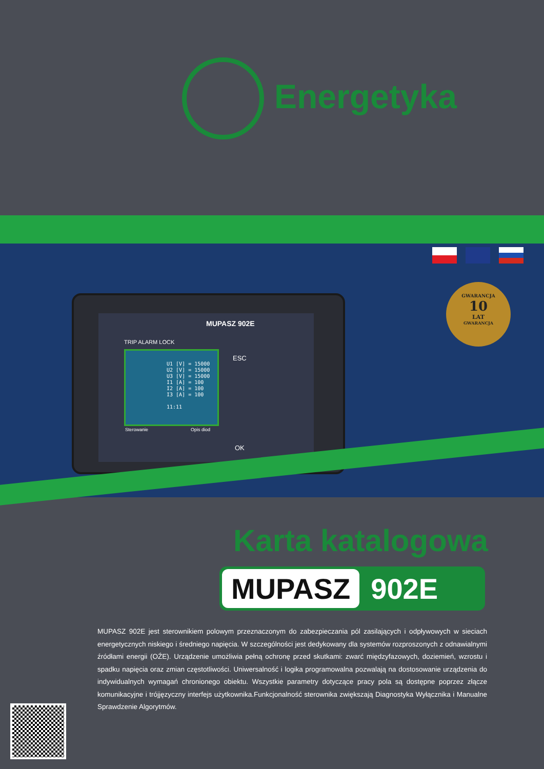Energetyka
MUPASZ 902E
TRIP ALARM LOCK
U1 [V] = 15000
U2 [V] = 15000
U3 [V] = 15000
I1 [A] = 100
I2 [A] = 100
I3 [A] = 100
11:11
Sterowanie Opis diod
ESC
OK
GWARANCJA
10
LAT
GWARANCJA
Karta katalogowa
MUPASZ 902E
MUPASZ 902E jest sterownikiem polowym przeznaczonym do zabezpieczania pól zasilających i odpływowych w sieciach energetycznych niskiego i średniego napięcia. W szczególności jest dedykowany dla systemów rozproszonych z odnawialnymi źródłami energii (OŹE). Urządzenie umożliwia pełną ochronę przed skutkami: zwarć międzyfazowych, doziemień, wzrostu i spadku napięcia oraz zmian częstotliwości. Uniwersalność i logika programowalna pozwalają na dostosowanie urządzenia do indywidualnych wymagań chronionego obiektu. Wszystkie parametry dotyczące pracy pola są dostępne poprzez złącze komunikacyjne i trójjęzyczny interfejs użytkownika.Funkcjonalność sterownika zwiększają Diagnostyka Wyłącznika i Manualne Sprawdzenie Algorytmów.